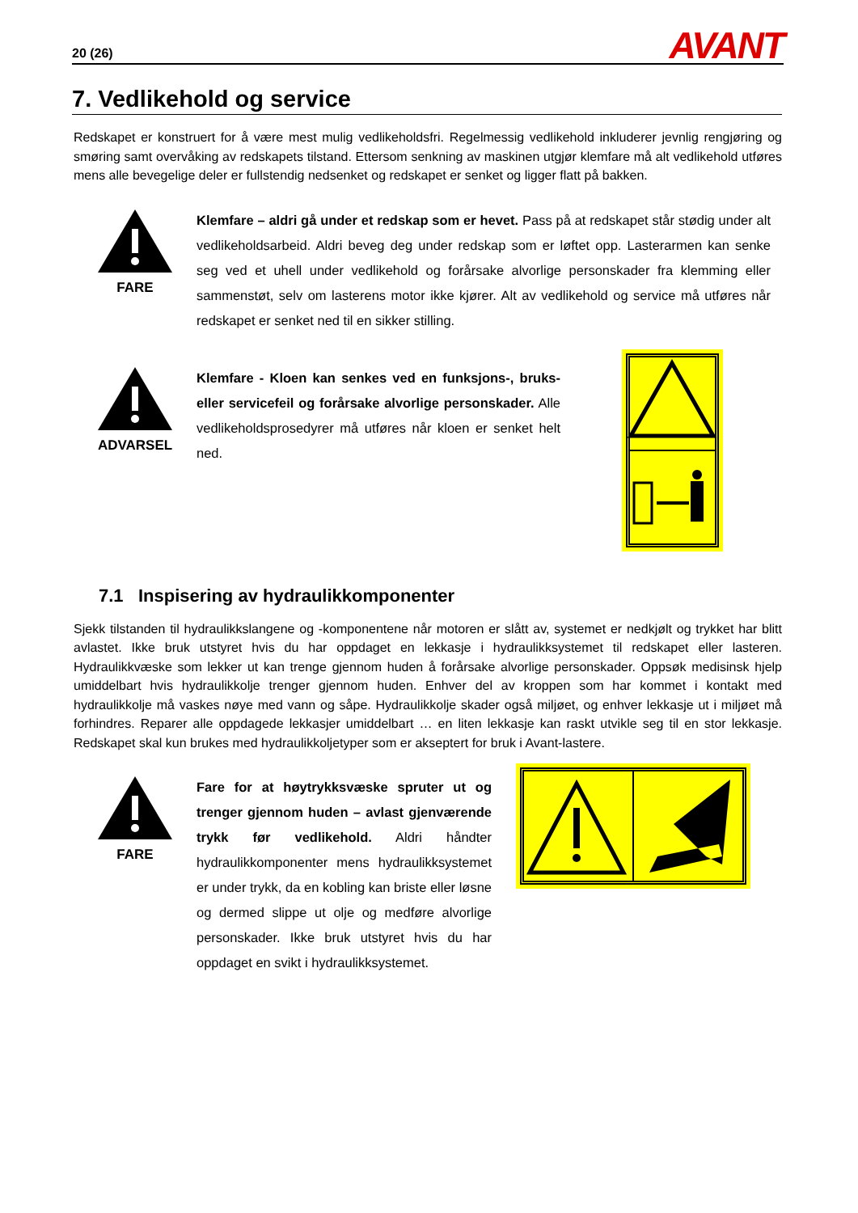20 (26) AVANT
7. Vedlikehold og service
Redskapet er konstruert for å være mest mulig vedlikeholdsfri. Regelmessig vedlikehold inkluderer jevnlig rengjøring og smøring samt overvåking av redskapets tilstand. Ettersom senkning av maskinen utgjør klemfare må alt vedlikehold utføres mens alle bevegelige deler er fullstendig nedsenket og redskapet er senket og ligger flatt på bakken.
FARE
Klemfare – aldri gå under et redskap som er hevet. Pass på at redskapet står stødig under alt vedlikeholdsarbeid. Aldri beveg deg under redskap som er løftet opp. Lasterarmen kan senke seg ved et uhell under vedlikehold og forårsake alvorlige personskader fra klemming eller sammenstøt, selv om lasterens motor ikke kjører. Alt av vedlikehold og service må utføres når redskapet er senket ned til en sikker stilling.
ADVARSEL
Klemfare - Kloen kan senkes ved en funksjons-, bruks- eller servicefeil og forårsake alvorlige personskader. Alle vedlikeholdsprosedyrer må utføres når kloen er senket helt ned.
7.1 Inspisering av hydraulikkomponenter
Sjekk tilstanden til hydraulikkslangene og -komponentene når motoren er slått av, systemet er nedkjølt og trykket har blitt avlastet. Ikke bruk utstyret hvis du har oppdaget en lekkasje i hydraulikksystemet til redskapet eller lasteren. Hydraulikkvæske som lekker ut kan trenge gjennom huden å forårsake alvorlige personskader. Oppsøk medisinsk hjelp umiddelbart hvis hydraulikkolje trenger gjennom huden. Enhver del av kroppen som har kommet i kontakt med hydraulikkolje må vaskes nøye med vann og såpe. Hydraulikkolje skader også miljøet, og enhver lekkasje ut i miljøet må forhindres. Reparer alle oppdagede lekkasjer umiddelbart … en liten lekkasje kan raskt utvikle seg til en stor lekkasje. Redskapet skal kun brukes med hydraulikkoljetyper som er akseptert for bruk i Avant-lastere.
FARE
Fare for at høytrykksvæske spruter ut og trenger gjennom huden – avlast gjenværende trykk før vedlikehold. Aldri håndter hydraulikkomponenter mens hydraulikksystemet er under trykk, da en kobling kan briste eller løsne og dermed slippe ut olje og medføre alvorlige personskader. Ikke bruk utstyret hvis du har oppdaget en svikt i hydraulikksystemet.